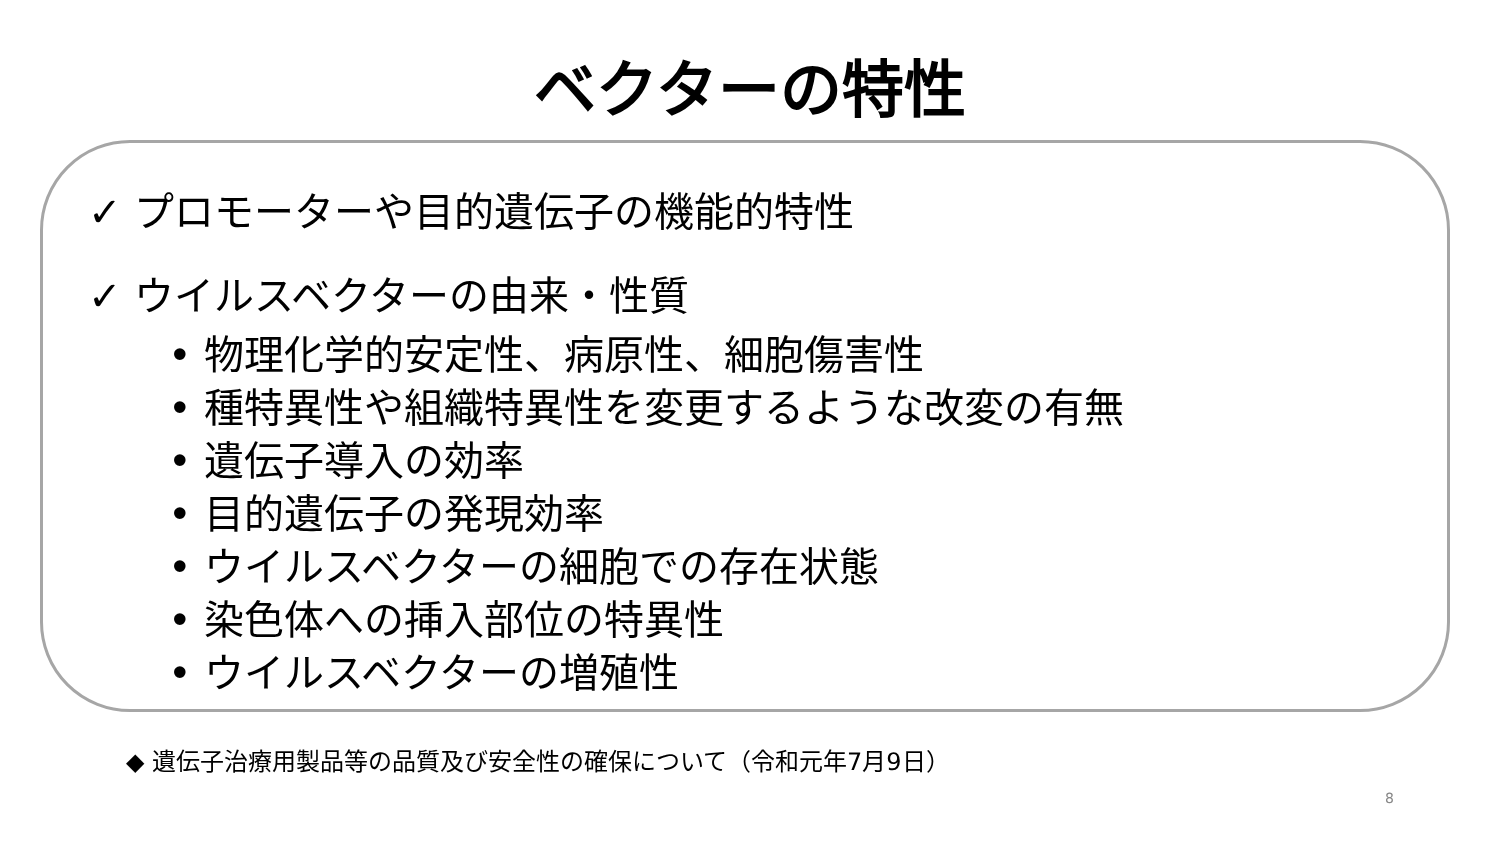ベクターの特性
✓ プロモーターや目的遺伝子の機能的特性
✓ ウイルスベクターの由来・性質
• 物理化学的安定性、病原性、細胞傷害性
• 種特異性や組織特異性を変更するような改変の有無
• 遺伝子導入の効率
• 目的遺伝子の発現効率
• ウイルスベクターの細胞での存在状態
• 染色体への挿入部位の特異性
• ウイルスベクターの増殖性
◆ 遺伝子治療用製品等の品質及び安全性の確保について（令和元年7月9日）
8